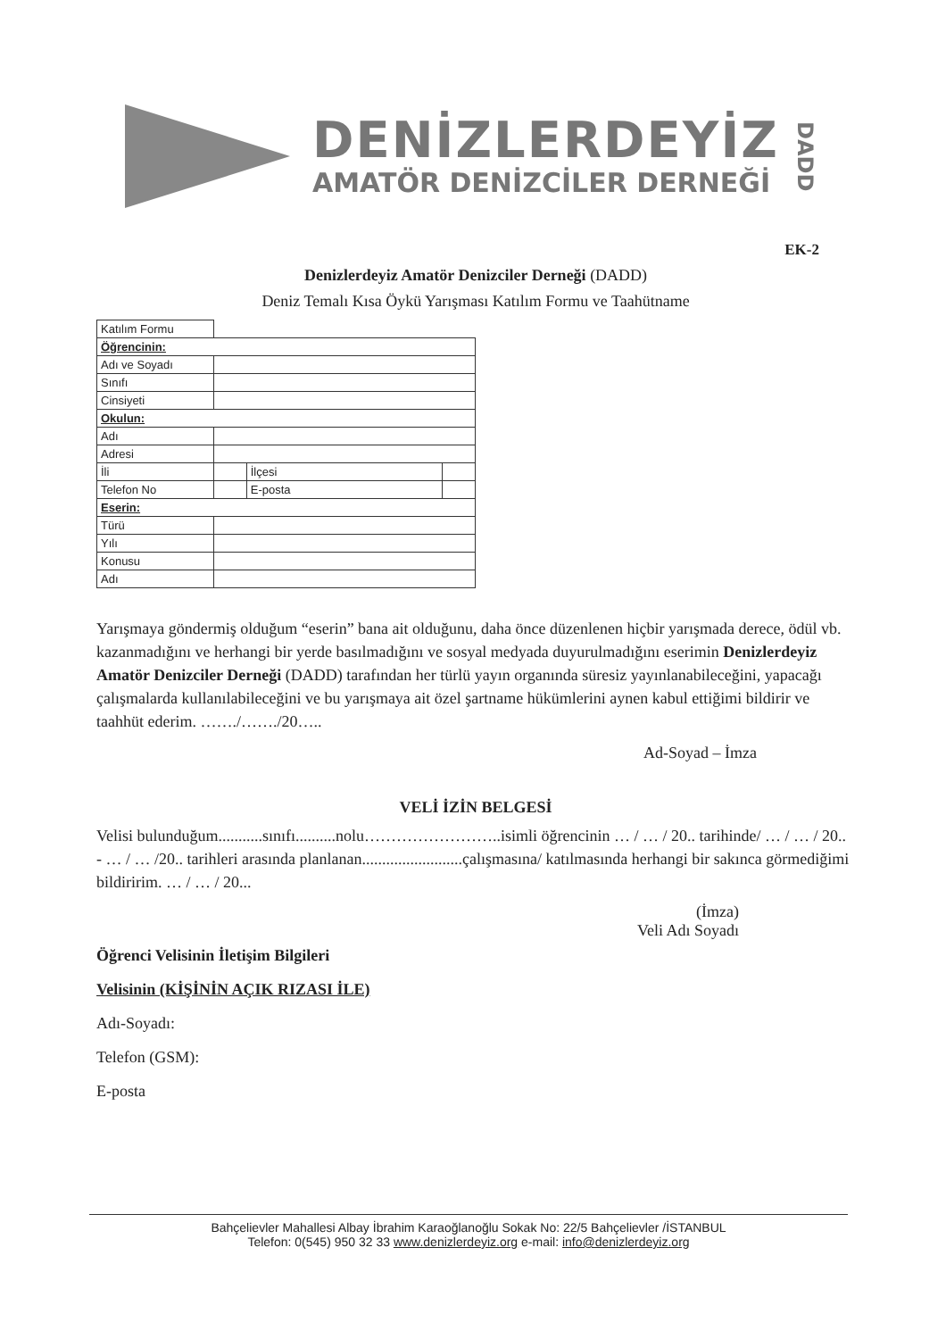DENİZLERDEYİZ
AMATÖR DENİZCİLER DERNEĞİ
DADD
EK-2
Denizlerdeyiz Amatör Denizciler Derneği (DADD)
Deniz Temalı Kısa Öykü Yarışması Katılım Formu ve Taahütname
| Katılım Formu | | | |
| Öğrencinin: | | | |
| Adı ve Soyadı | | | |
| Sınıfı | | | |
| Cinsiyeti | | | |
| Okulun: | | | |
| Adı | | | |
| Adresi | | | |
| İli | | İlçesi | |
| Telefon No | | E-posta | |
| Eserin: | | | |
| Türü | | | |
| Yılı | | | |
| Konusu | | | |
| Adı | | | |
Yarışmaya göndermiş olduğum “eserin” bana ait olduğunu, daha önce düzenlenen hiçbir yarışmada derece, ödül vb. kazanmadığını ve herhangi bir yerde basılmadığını ve sosyal medyada duyurulmadığını eserimin Denizlerdeyiz Amatör Denizciler Derneği (DADD) tarafından her türlü yayın organında süresiz yayınlanabileceğini, yapacağı çalışmalarda kullanılabileceğini ve bu yarışmaya ait özel şartname hükümlerini aynen kabul ettiğimi bildirir ve taahhüt ederim. ……./……./20…..
Ad-Soyad – İmza
VELİ İZİN BELGESİ
Velisi bulunduğum...........sınıfı..........nolu……………………..isimli öğrencinin … / … / 20.. tarihinde/ … / … / 20.. - … / … /20.. tarihleri arasında planlanan.........................çalışmasına/ katılmasında herhangi bir sakınca görmediğimi bildiririm. … / … / 20...
(İmza)
Veli Adı Soyadı
Öğrenci Velisinin İletişim Bilgileri
Velisinin (KİŞİNİN AÇIK RIZASI İLE)
Adı-Soyadı:
Telefon (GSM):
E-posta
Bahçelievler Mahallesi Albay İbrahim Karaoğlanoğlu Sokak No: 22/5 Bahçelievler /İSTANBUL
Telefon: 0(545) 950 32 33 www.denizlerdeyiz.org e-mail: info@denizlerdeyiz.org